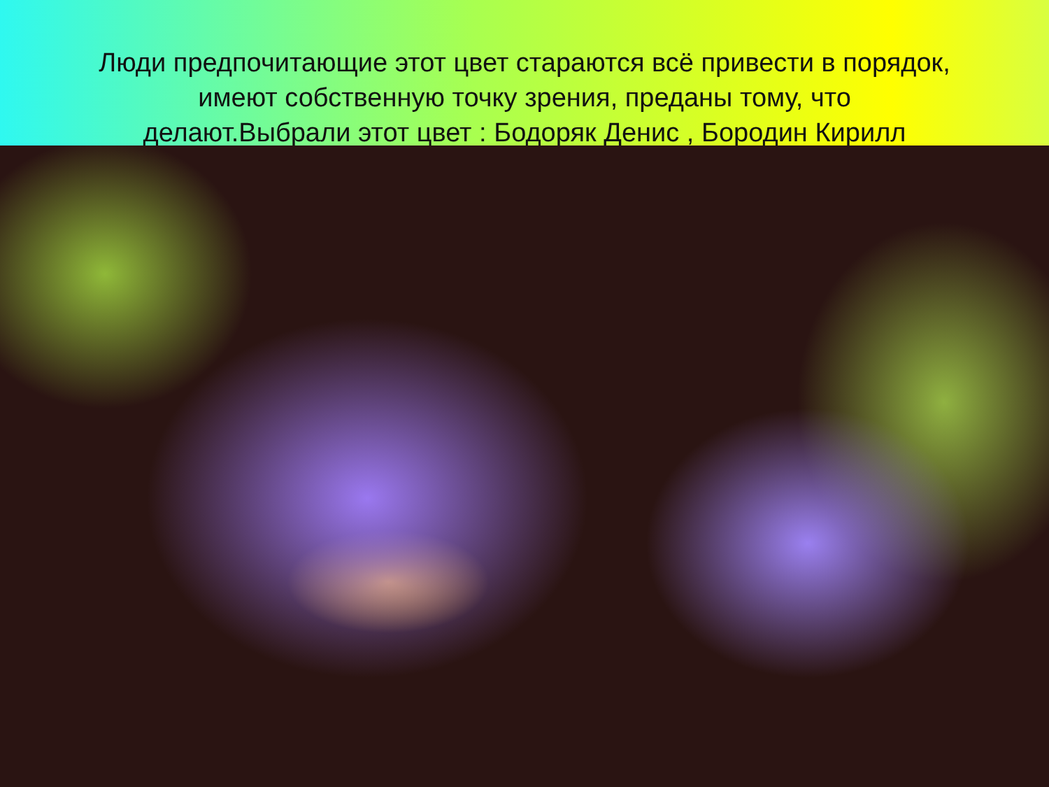Люди предпочитающие этот цвет стараются всё привести в порядок, имеют собственную точку зрения, преданы тому, что делают.Выбрали этот цвет : Бодоряк Денис , Бородин Кирилл